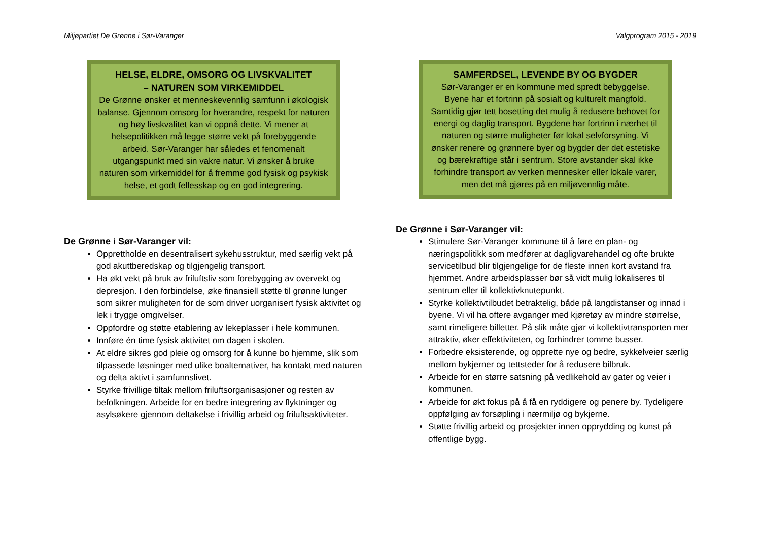Miljøpartiet De Grønne i Sør-Varanger Valgprogram 2015 - 2019
HELSE, ELDRE, OMSORG OG LIVSKVALITET
– NATUREN SOM VIRKEMIDDEL
De Grønne ønsker et menneskevennlig samfunn i økologisk balanse. Gjennom omsorg for hverandre, respekt for naturen og høy livskvalitet kan vi oppnå dette. Vi mener at helsepolitikken må legge større vekt på forebyggende arbeid. Sør-Varanger har således et fenomenalt utgangspunkt med sin vakre natur. Vi ønsker å bruke naturen som virkemiddel for å fremme god fysisk og psykisk helse, et godt fellesskap og en god integrering.
De Grønne i Sør-Varanger vil:
Opprettholde en desentralisert sykehusstruktur, med særlig vekt på god akuttberedskap og tilgjengelig transport.
Ha økt vekt på bruk av friluftsliv som forebygging av overvekt og depresjon. I den forbindelse, øke finansiell støtte til grønne lunger som sikrer muligheten for de som driver uorganisert fysisk aktivitet og lek i trygge omgivelser.
Oppfordre og støtte etablering av lekeplasser i hele kommunen.
Innføre én time fysisk aktivitet om dagen i skolen.
At eldre sikres god pleie og omsorg for å kunne bo hjemme, slik som tilpassede løsninger med ulike boalternativer, ha kontakt med naturen og delta aktivt i samfunnslivet.
Styrke frivillige tiltak mellom friluftsorganisasjoner og resten av befolkningen. Arbeide for en bedre integrering av flyktninger og asylsøkere gjennom deltakelse i frivillig arbeid og friluftsaktiviteter.
SAMFERDSEL, LEVENDE BY OG BYGDER
Sør-Varanger er en kommune med spredt bebyggelse. Byene har et fortrinn på sosialt og kulturelt mangfold. Samtidig gjør tett bosetting det mulig å redusere behovet for energi og daglig transport. Bygdene har fortrinn i nærhet til naturen og større muligheter før lokal selvforsyning. Vi ønsker renere og grønnere byer og bygder der det estetiske og bærekraftige står i sentrum. Store avstander skal ikke forhindre transport av verken mennesker eller lokale varer, men det må gjøres på en miljøvennlig måte.
De Grønne i Sør-Varanger vil:
Stimulere Sør-Varanger kommune til å føre en plan- og næringspolitikk som medfører at dagligvarehandel og ofte brukte servicetilbud blir tilgjengelige for de fleste innen kort avstand fra hjemmet. Andre arbeidsplasser bør så vidt mulig lokaliseres til sentrum eller til kollektivknutepunkt.
Styrke kollektivtilbudet betraktelig, både på langdistanser og innad i byene. Vi vil ha oftere avganger med kjøretøy av mindre størrelse, samt rimeligere billetter. På slik måte gjør vi kollektivtransporten mer attraktiv, øker effektiviteten, og forhindrer tomme busser.
Forbedre eksisterende, og opprette nye og bedre, sykkelveier særlig mellom bykjerner og tettsteder for å redusere bilbruk.
Arbeide for en større satsning på vedlikehold av gater og veier i kommunen.
Arbeide for økt fokus på å få en ryddigere og penere by. Tydeligere oppfølging av forsøpling i nærmiljø og bykjerne.
Støtte frivillig arbeid og prosjekter innen opprydding og kunst på offentlige bygg.